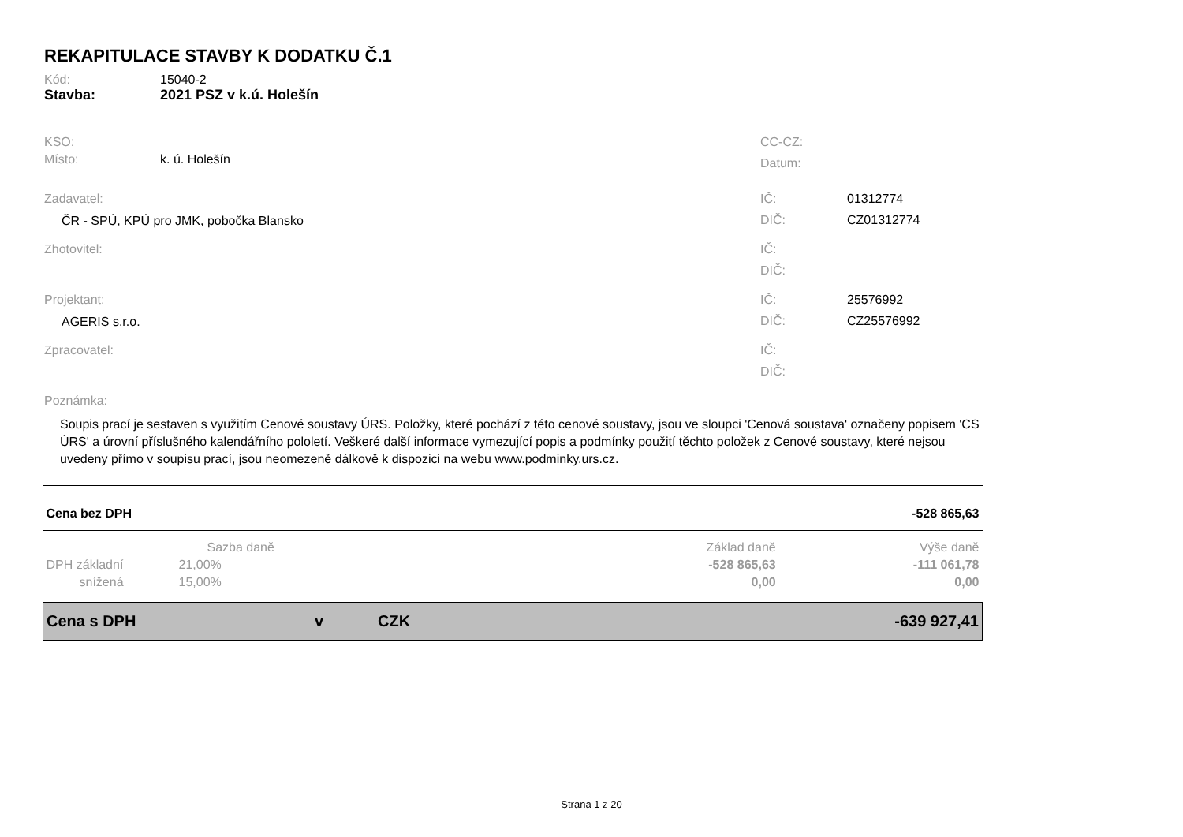REKAPITULACE STAVBY K DODATKU Č.1
Kód: 15040-2
Stavba: 2021 PSZ v k.ú. Holešín
KSO:
Místo: k. ú. Holešín
CC-CZ:
Datum:
Zadavatel:
ČR - SPÚ, KPÚ pro JMK, pobočka Blansko
IČ: 01312774
DIČ: CZ01312774
Zhotovitel:
IČ:
DIČ:
Projektant:
AGERIS s.r.o.
IČ: 25576992
DIČ: CZ25576992
Zpracovatel:
IČ:
DIČ:
Poznámka:
Soupis prací je sestaven s využitím Cenové soustavy ÚRS. Položky, které pochází z této cenové soustavy, jsou ve sloupci 'Cenová soustava' označeny popisem 'CS ÚRS' a úrovní příslušného kalendářního pololetí. Veškeré další informace vymezující popis a podmínky použití těchto položek z Cenové soustavy, které nejsou uvedeny přímo v soupisu prací, jsou neomezeně dálkově k dispozici na webu www.podminky.urs.cz.
| Cena bez DPH | | | -528 865,63 |
| | Sazba daně | Základ daně | Výše daně |
| DPH základní | 21,00% | -528 865,63 | -111 061,78 |
| snížená | 15,00% | 0,00 | 0,00 |
| Cena s DPH v CZK -639 927,41 | | | |
Strana 1 z 20